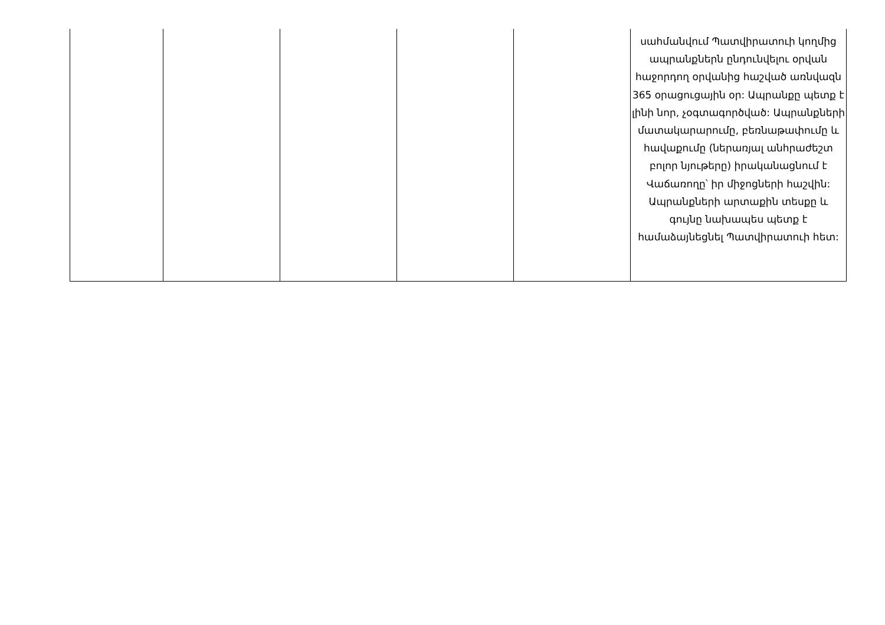| | | | | | սահմանվում Պատվիրատուի կողմից ապրանքներն ընդունվելու օրվան հաջորդող օրվանից հաշված առնվազն 365 օրացուցային օր: Ապրանքը պետք է լինի նոր, չօգտագործված: Ապրանքների մատակարարումը, բեռնաթափումը և հավաքումը (ներառյալ անհրաժեշտ բոլոր նյութերը) իրականացնում է Վաճառողը՝ իր միջոցների հաշվին: Ապրանքների արտաքին տեսքը և գույնը նախապես պետք է համաձայնեցնել Պատվիրատուի հետ: |